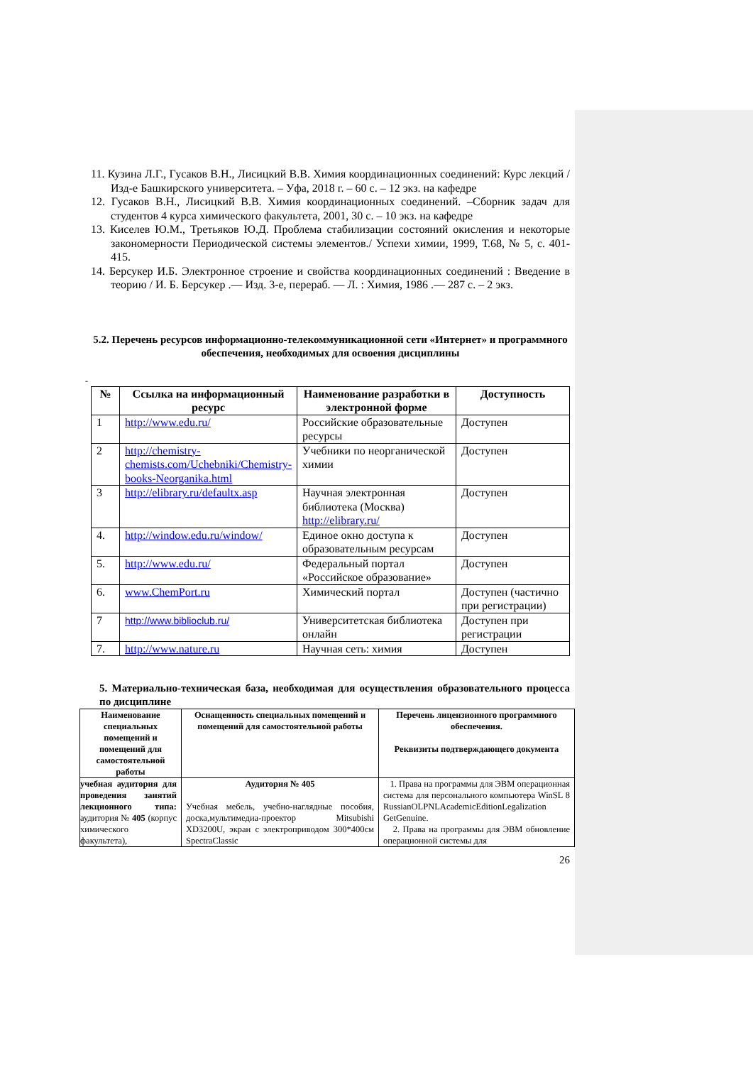11. Кузина Л.Г., Гусаков В.Н., Лисицкий В.В. Химия координационных соединений: Курс лекций /Изд-е Башкирского университета. – Уфа, 2018 г. – 60 с. – 12 экз. на кафедре
12. Гусаков В.Н., Лисицкий В.В. Химия координационных соединений. –Сборник задач для студентов 4 курса химического факультета, 2001, 30 с. – 10 экз. на кафедре
13. Киселев Ю.М., Третьяков Ю.Д. Проблема стабилизации состояний окисления и некоторые закономерности Периодической системы элементов./ Успехи химии, 1999, Т.68, № 5, с. 401-415.
14. Берсукер И.Б. Электронное строение и свойства координационных соединений : Введение в теорию / И. Б. Берсукер .— Изд. 3-е, перераб. — Л. : Химия, 1986 .— 287 с. – 2 экз.
5.2. Перечень ресурсов информационно-телекоммуникационной сети «Интернет» и программного обеспечения, необходимых для освоения дисциплины
-
| № | Ссылка на информационный ресурс | Наименование разработки в электронной форме | Доступность |
| --- | --- | --- | --- |
| 1 | http://www.edu.ru/ | Российские образовательные ресурсы | Доступен |
| 2 | http://chemistry-chemists.com/Uchebniki/Chemistry-books-Neorganika.html | Учебники по неорганической химии | Доступен |
| 3 | http://elibrary.ru/defaultx.asp | Научная электронная библиотека (Москва) http://elibrary.ru/ | Доступен |
| 4. | http://window.edu.ru/window/ | Единое окно доступа к образовательным ресурсам | Доступен |
| 5. | http://www.edu.ru/ | Федеральный портал «Российское образование» | Доступен |
| 6. | www.ChemPort.ru | Химический портал | Доступен (частично при регистрации) |
| 7 | http://www.biblioclub.ru/ | Университетская библиотека онлайн | Доступен при регистрации |
| 7. | http://www.nature.ru | Научная сеть: химия | Доступен |
5. Материально-техническая база, необходимая для осуществления образовательного процесса по дисциплине
| Наименование специальных помещений и помещений для самостоятельной работы | Оснащенность специальных помещений и помещений для самостоятельной работы | Перечень лицензионного программного обеспечения. Реквизиты подтверждающего документа |
| --- | --- | --- |
| учебная аудитория для проведения занятий лекционного типа: аудитория № 405 (корпус химического факультета), | Аудитория № 405 Учебная мебель, учебно-наглядные пособия, доска,мультимедиа-проектор Mitsubishi XD3200U, экран с электроприводом 300*400см SpectraClassic | 1. Права на программы для ЭВМ операционная система для персонального компьютера WinSL 8 RussianOLPNLAcademicEditionLegalization GetGenuine. 2. Права на программы для ЭВМ обновление операционной системы для |
26